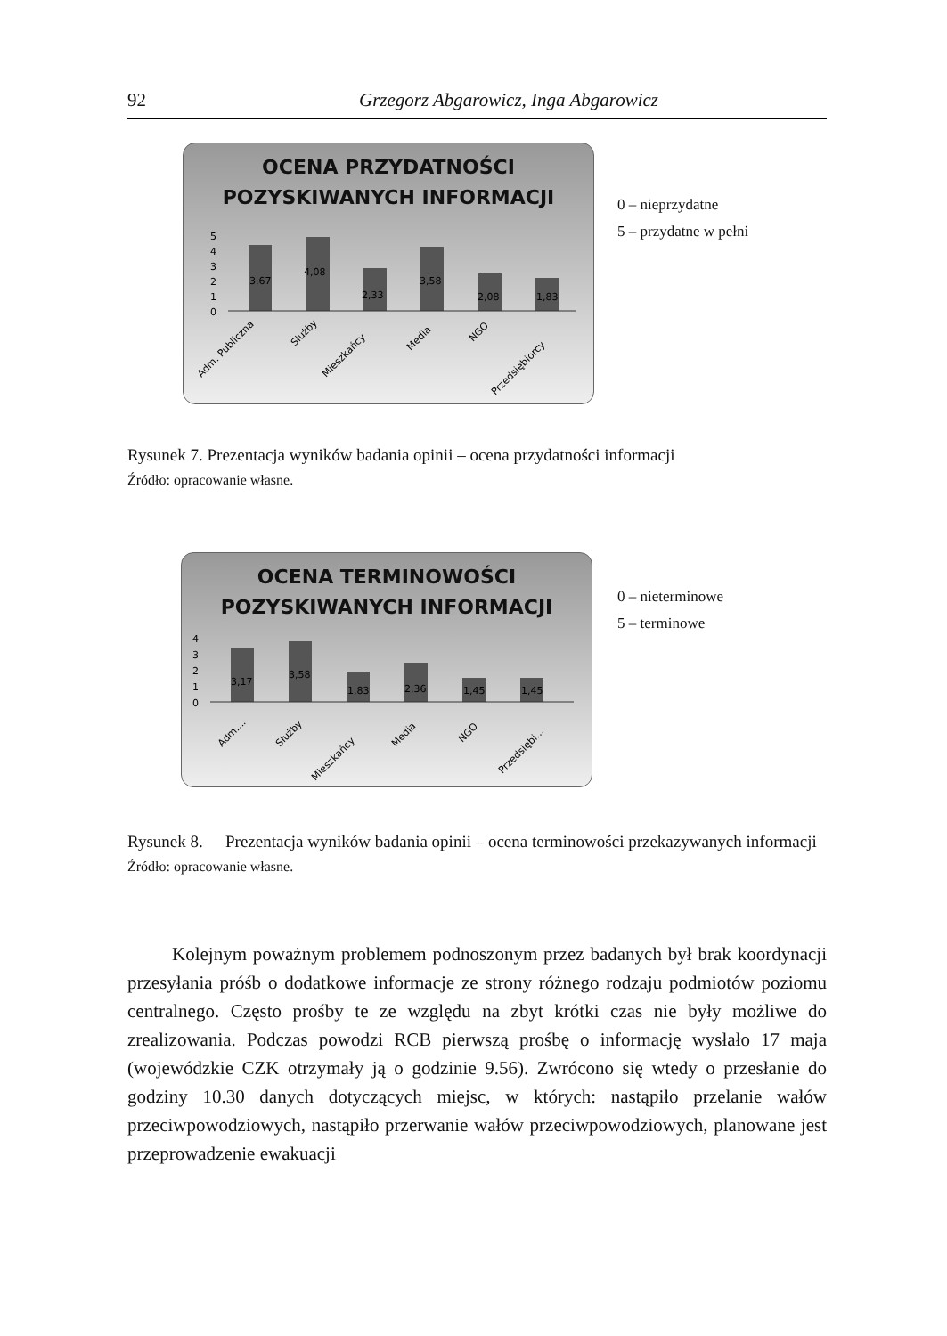92 Grzegorz Abgarowicz, Inga Abgarowicz
OCENA PRZYDATNOŚCI
POZYSKIWANYCH INFORMACJI
5
4
3
2
1
0
3,67
4,08
2,33
3,58
2,08
1,83
Adm. Publiczna
Służby
Mieszkańcy
Media
NGO
Przedsiębiorcy
0 – nieprzydatne
5 – przydatne w pełni
Rysunek 7. Prezentacja wyników badania opinii – ocena przydatności informacji
Źródło: opracowanie własne.
OCENA TERMINOWOŚCI
POZYSKIWANYCH INFORMACJI
4
3
2
1
0
3,17
3,58
1,83
2,36
1,45
1,45
Adm....
Służby
Mieszkańcy
Media
NGO
Przedsiębi...
0 – nieterminowe
5 – terminowe
Rysunek 8. Prezentacja wyników badania opinii – ocena terminowości przekazywanych informacji
Źródło: opracowanie własne.
Kolejnym poważnym problemem podnoszonym przez badanych był brak koordynacji przesyłania próśb o dodatkowe informacje ze strony różnego rodzaju podmiotów poziomu centralnego. Często prośby te ze względu na zbyt krótki czas nie były możliwe do zrealizowania. Podczas powodzi RCB pierwszą prośbę o informację wysłało 17 maja (wojewódzkie CZK otrzymały ją o godzinie 9.56). Zwrócono się wtedy o przesłanie do godziny 10.30 danych dotyczących miejsc, w których: nastąpiło przelanie wałów przeciwpowodziowych, nastąpiło przerwanie wałów przeciwpowodziowych, planowane jest przeprowadzenie ewakuacji